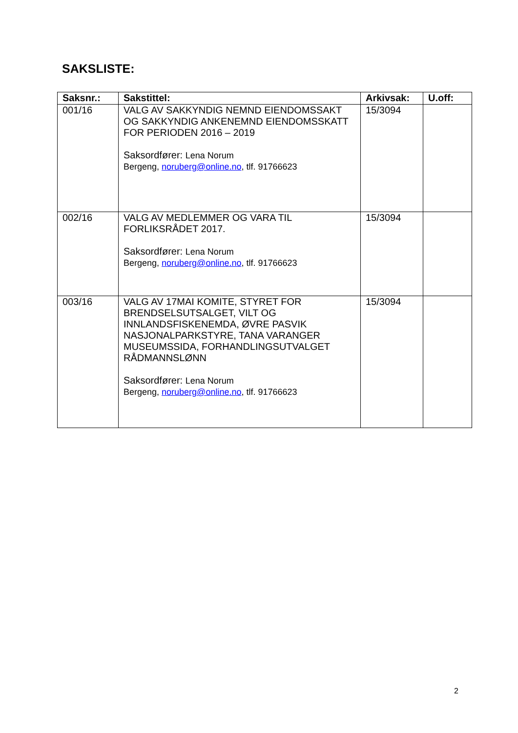SAKSLISTE:
| Saksnr.: | Sakstittel: | Arkivsak: | U.off: |
| --- | --- | --- | --- |
| 001/16 | VALG AV SAKKYNDIG NEMND EIENDOMSSAKT OG SAKKYNDIG ANKENEMND EIENDOMSSKATT FOR PERIODEN 2016 – 2019 Saksordfører: Lena Norum Bergeng, noruberg@online.no , tlf. 91766623 | 15/3094 | |
| 002/16 | VALG AV MEDLEMMER OG VARA TIL FORLIKSRÅDET 2017. Saksordfører: Lena Norum Bergeng, noruberg@online.no , tlf. 91766623 | 15/3094 | |
| 003/16 | VALG AV 17MAI KOMITE, STYRET FOR BRENDSELSUTSALGET, VILT OG INNLANDSFISKENEMDA, ØVRE PASVIK NASJONALPARKSTYRE, TANA VARANGER MUSEUMSSIDA, FORHANDLINGSUTVALGET RÅDMANNSLØNN Saksordfører: Lena Norum Bergeng, noruberg@online.no , tlf. 91766623 | 15/3094 | |
2